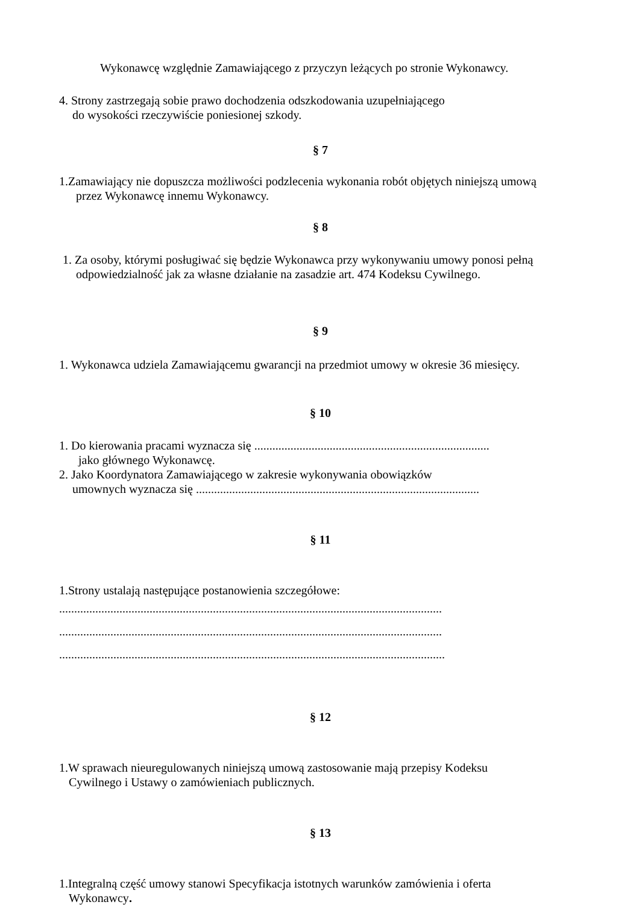Wykonawcę względnie Zamawiającego z przyczyn leżących po stronie Wykonawcy.
4. Strony zastrzegają sobie prawo dochodzenia odszkodowania uzupełniającego
do wysokości rzeczywiście poniesionej szkody.
§ 7
1.Zamawiający nie dopuszcza możliwości podzlecenia wykonania robót objętych niniejszą umową
przez Wykonawcę innemu Wykonawcy.
§ 8
1. Za osoby, którymi posługiwać się będzie Wykonawca przy wykonywaniu umowy ponosi pełną
odpowiedzialność jak za własne działanie na zasadzie art. 474 Kodeksu Cywilnego.
§ 9
1. Wykonawca udziela Zamawiającemu gwarancji na przedmiot umowy w okresie 36 miesięcy.
§ 10
1. Do kierowania pracami wyznacza się ..............................................................................
jako głównego Wykonawcę.
2. Jako Koordynatora Zamawiającego w zakresie wykonywania obowiązków
umownych wyznacza się ..............................................................................................
§ 11
1.Strony ustalają następujące postanowienia szczegółowe:
...............................................................................................................................
...............................................................................................................................
................................................................................................................................
§ 12
1.W sprawach nieuregulowanych niniejszą umową zastosowanie mają przepisy Kodeksu
Cywilnego i Ustawy o zamówieniach publicznych.
§ 13
1.Integralną część umowy stanowi Specyfikacja istotnych warunków zamówienia i oferta
Wykonawcy.